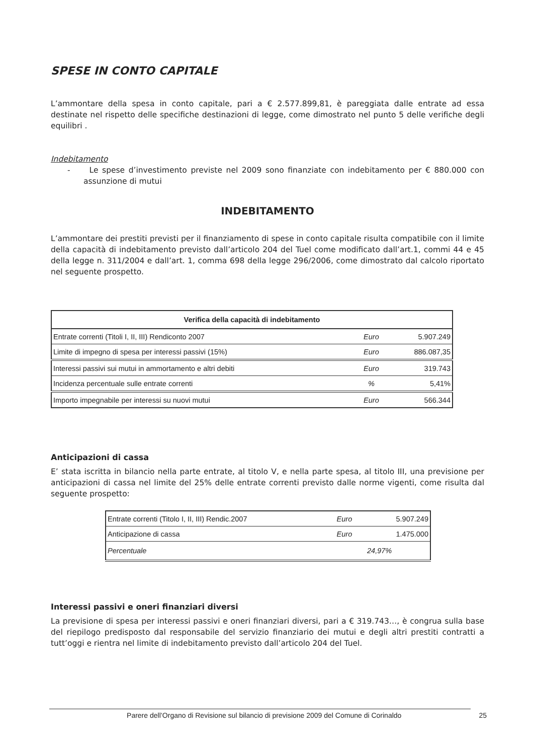SPESE IN CONTO CAPITALE
L’ammontare della spesa in conto capitale, pari a € 2.577.899,81, è pareggiata dalle entrate ad essa destinate nel rispetto delle specifiche destinazioni di legge, come dimostrato nel punto 5 delle verifiche degli equilibri .
Indebitamento
- Le spese d’investimento previste nel 2009 sono finanziate con indebitamento per € 880.000 con assunzione di mutui
INDEBITAMENTO
L’ammontare dei prestiti previsti per il finanziamento di spese in conto capitale risulta compatibile con il limite della capacità di indebitamento previsto dall’articolo 204 del Tuel come modificato dall’art.1, commi 44 e 45 della legge n. 311/2004 e dall’art. 1, comma 698 della legge 296/2006, come dimostrato dal calcolo riportato nel seguente prospetto.
| Verifica della capacità di indebitamento | | |
| --- | --- | --- |
| Entrate correnti (Titoli I, II, III) Rendiconto 2007 | Euro | 5.907.249 |
| Limite di impegno di spesa per interessi passivi (15%) | Euro | 886.087,35 |
| Interessi passivi sui mutui in ammortamento e altri debiti | Euro | 319.743 |
| Incidenza percentuale sulle entrate correnti | % | 5,41% |
| Importo impegnabile per interessi su nuovi mutui | Euro | 566.344 |
Anticipazioni di cassa
E’ stata iscritta in bilancio nella parte entrate, al titolo V, e nella parte spesa, al titolo III, una previsione per anticipazioni di cassa nel limite del 25% delle entrate correnti previsto dalle norme vigenti, come risulta dal seguente prospetto:
| Entrate correnti (Titolo I, II, III) Rendic.2007 | Euro | 5.907.249 |
| Anticipazione di cassa | Euro | 1.475.000 |
| Percentuale | 24,97% | |
Interessi passivi e oneri finanziari diversi
La previsione di spesa per interessi passivi e oneri finanziari diversi, pari a € 319.743…, è congrua sulla base del riepilogo predisposto dal responsabile del servizio finanziario dei mutui e degli altri prestiti contratti a tutt’oggi e rientra nel limite di indebitamento previsto dall’articolo 204 del Tuel.
Parere dell’Organo di Revisione sul bilancio di previsione 2009 del Comune di Corinaldo 25